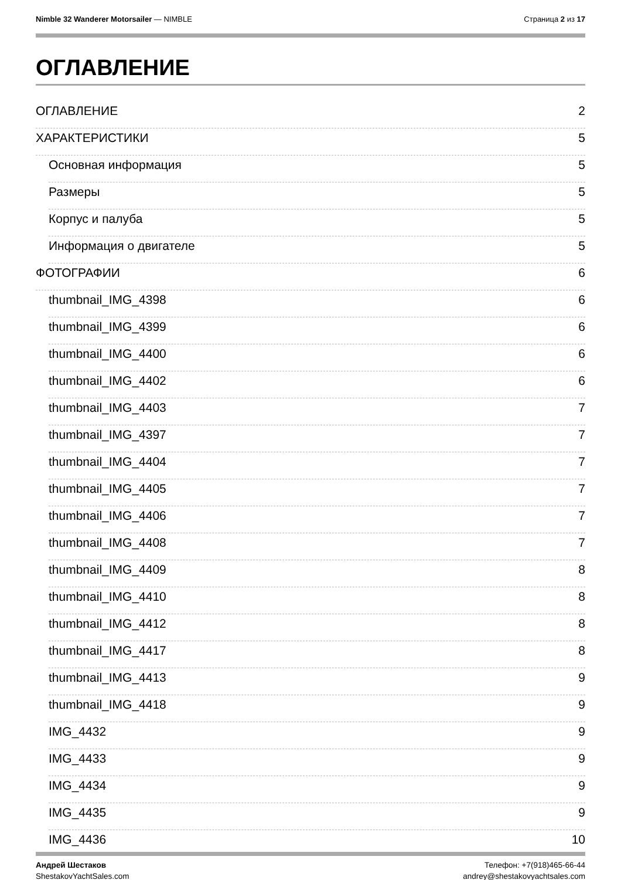Nimble 32 Wanderer Motorsailer — NIMBLE
Страница 2 из 17
ОГЛАВЛЕНИЕ
ОГЛАВЛЕНИЕ 2
ХАРАКТЕРИСТИКИ 5
Основная информация 5
Размеры 5
Корпус и палуба 5
Информация о двигателе 5
ФОТОГРАФИИ 6
thumbnail_IMG_4398 6
thumbnail_IMG_4399 6
thumbnail_IMG_4400 6
thumbnail_IMG_4402 6
thumbnail_IMG_4403 7
thumbnail_IMG_4397 7
thumbnail_IMG_4404 7
thumbnail_IMG_4405 7
thumbnail_IMG_4406 7
thumbnail_IMG_4408 7
thumbnail_IMG_4409 8
thumbnail_IMG_4410 8
thumbnail_IMG_4412 8
thumbnail_IMG_4417 8
thumbnail_IMG_4413 9
thumbnail_IMG_4418 9
IMG_4432 9
IMG_4433 9
IMG_4434 9
IMG_4435 9
IMG_4436 10
Андрей Шестаков
ShestakovYachtSales.com
Телефон: +7(918)465-66-44
andrey@shestakovyachtsales.com